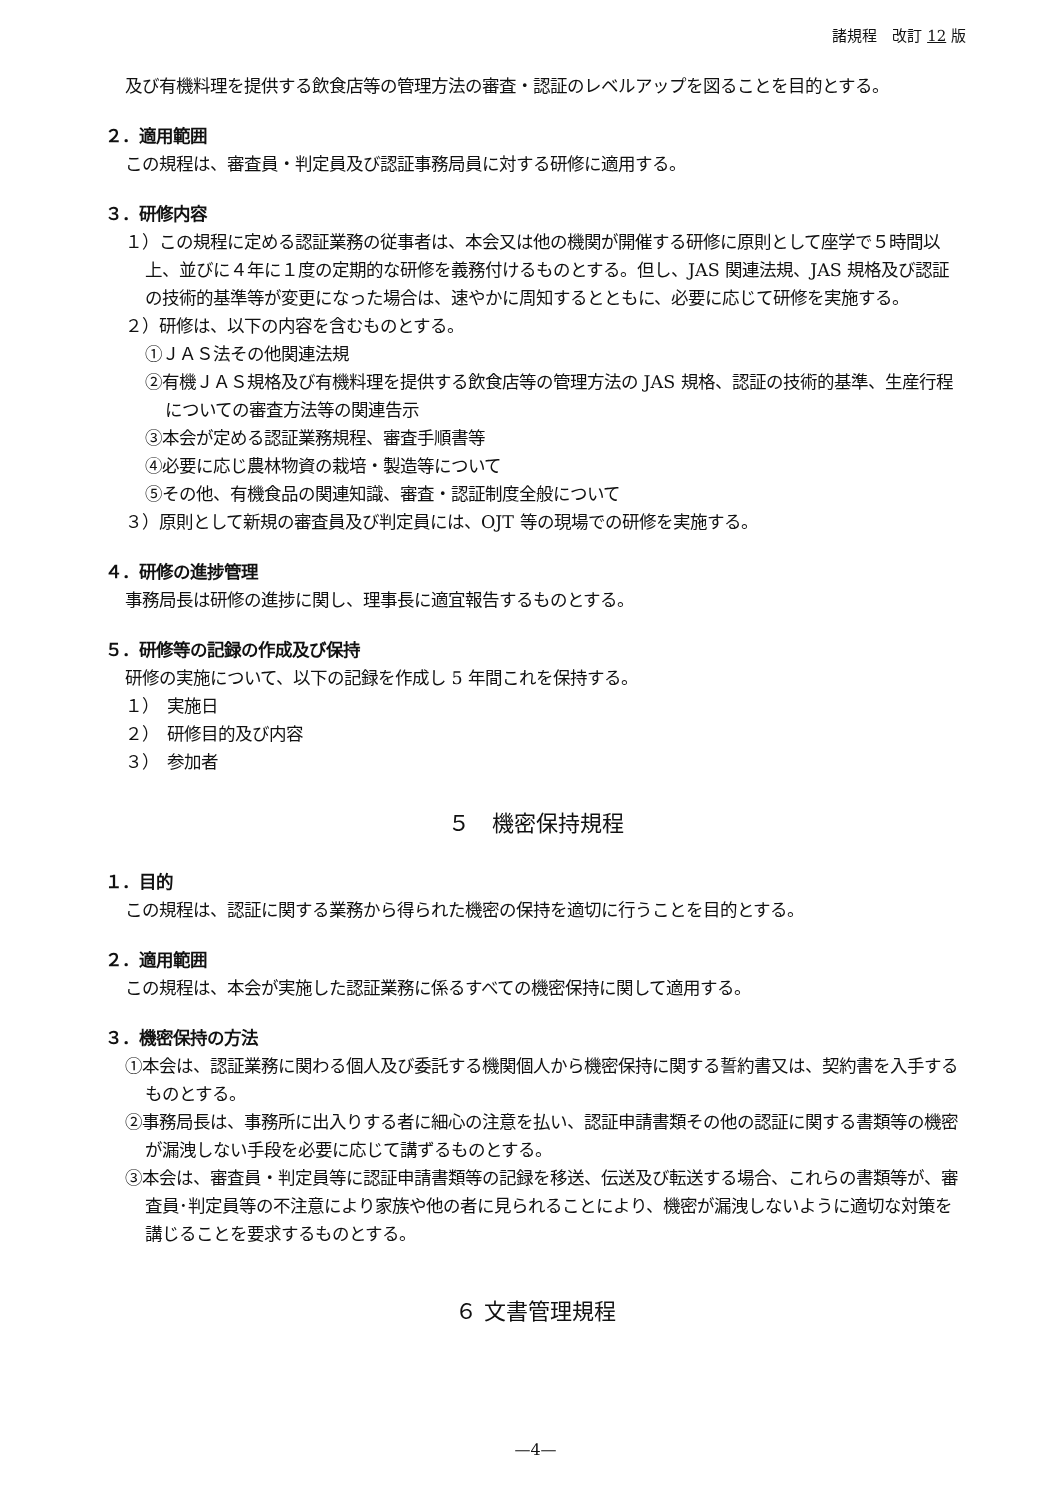諸規程　改訂 12 版
及び有機料理を提供する飲食店等の管理方法の審査・認証のレベルアップを図ることを目的とする。
２．適用範囲
この規程は、審査員・判定員及び認証事務局員に対する研修に適用する。
３．研修内容
１）この規程に定める認証業務の従事者は、本会又は他の機関が開催する研修に原則として座学で５時間以上、並びに４年に１度の定期的な研修を義務付けるものとする。但し、JAS 関連法規、JAS 規格及び認証の技術的基準等が変更になった場合は、速やかに周知するとともに、必要に応じて研修を実施する。
２）研修は、以下の内容を含むものとする。
①ＪＡＳ法その他関連法規
②有機ＪＡＳ規格及び有機料理を提供する飲食店等の管理方法の JAS 規格、認証の技術的基準、生産行程についての審査方法等の関連告示
③本会が定める認証業務規程、審査手順書等
④必要に応じ農林物資の栽培・製造等について
⑤その他、有機食品の関連知識、審査・認証制度全般について
３）原則として新規の審査員及び判定員には、OJT 等の現場での研修を実施する。
４．研修の進捗管理
事務局長は研修の進捗に関し、理事長に適宜報告するものとする。
５．研修等の記録の作成及び保持
研修の実施について、以下の記録を作成し 5 年間これを保持する。
１）　実施日
２）　研修目的及び内容
３）　参加者
５　機密保持規程
１．目的
この規程は、認証に関する業務から得られた機密の保持を適切に行うことを目的とする。
２．適用範囲
この規程は、本会が実施した認証業務に係るすべての機密保持に関して適用する。
３．機密保持の方法
①本会は、認証業務に関わる個人及び委託する機関個人から機密保持に関する誓約書又は、契約書を入手するものとする。
②事務局長は、事務所に出入りする者に細心の注意を払い、認証申請書類その他の認証に関する書類等の機密が漏洩しない手段を必要に応じて講ずるものとする。
③本会は、審査員・判定員等に認証申請書類等の記録を移送、伝送及び転送する場合、これらの書類等が、審査員･判定員等の不注意により家族や他の者に見られることにより、機密が漏洩しないように適切な対策を講じることを要求するものとする。
６ 文書管理規程
—4—